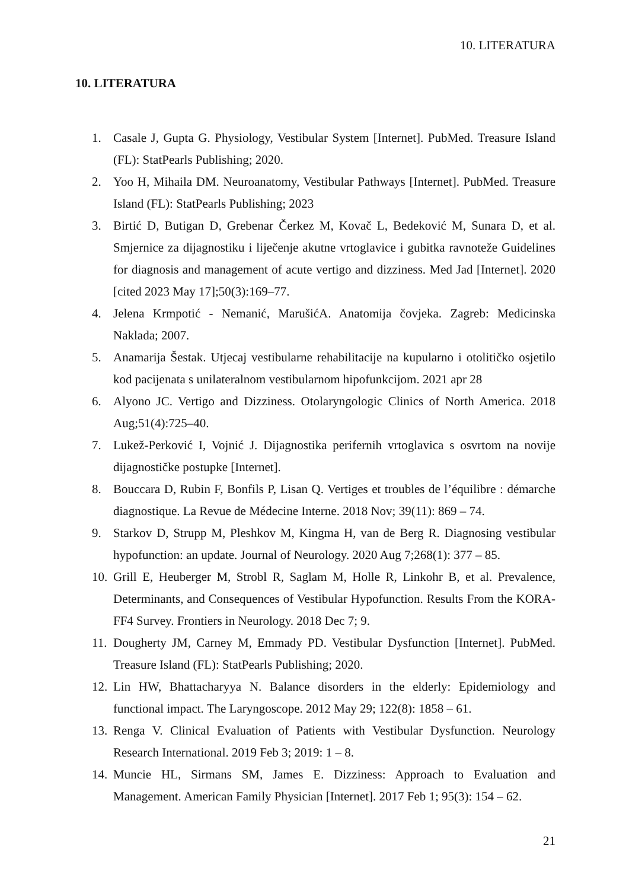10. LITERATURA
10. LITERATURA
1. Casale J, Gupta G. Physiology, Vestibular System [Internet]. PubMed. Treasure Island (FL): StatPearls Publishing; 2020.
2. Yoo H, Mihaila DM. Neuroanatomy, Vestibular Pathways [Internet]. PubMed. Treasure Island (FL): StatPearls Publishing; 2023
3. Birtić D, Butigan D, Grebenar Čerkez M, Kovač L, Bedeković M, Sunara D, et al. Smjernice za dijagnostiku i liječenje akutne vrtoglavice i gubitka ravnoteže Guidelines for diagnosis and management of acute vertigo and dizziness. Med Jad [Internet]. 2020 [cited 2023 May 17];50(3):169–77.
4. Jelena Krmpotić - Nemanić, MarušićA. Anatomija čovjeka. Zagreb: Medicinska Naklada; 2007.
5. Anamarija Šestak. Utjecaj vestibularne rehabilitacije na kupularno i otolitičko osjetilo kod pacijenata s unilateralnom vestibularnom hipofunkcijom. 2021 apr 28
6. Alyono JC. Vertigo and Dizziness. Otolaryngologic Clinics of North America. 2018 Aug;51(4):725–40.
7. Lukež-Perković I, Vojnić J. Dijagnostika perifernih vrtoglavica s osvrtom na novije dijagnostičke postupke [Internet].
8. Bouccara D, Rubin F, Bonfils P, Lisan Q. Vertiges et troubles de l’équilibre : démarche diagnostique. La Revue de Médecine Interne. 2018 Nov; 39(11): 869 – 74.
9. Starkov D, Strupp M, Pleshkov M, Kingma H, van de Berg R. Diagnosing vestibular hypofunction: an update. Journal of Neurology. 2020 Aug 7;268(1): 377 – 85.
10. Grill E, Heuberger M, Strobl R, Saglam M, Holle R, Linkohr B, et al. Prevalence, Determinants, and Consequences of Vestibular Hypofunction. Results From the KORA-FF4 Survey. Frontiers in Neurology. 2018 Dec 7; 9.
11. Dougherty JM, Carney M, Emmady PD. Vestibular Dysfunction [Internet]. PubMed. Treasure Island (FL): StatPearls Publishing; 2020.
12. Lin HW, Bhattacharyya N. Balance disorders in the elderly: Epidemiology and functional impact. The Laryngoscope. 2012 May 29; 122(8): 1858 – 61.
13. Renga V. Clinical Evaluation of Patients with Vestibular Dysfunction. Neurology Research International. 2019 Feb 3; 2019: 1 – 8.
14. Muncie HL, Sirmans SM, James E. Dizziness: Approach to Evaluation and Management. American Family Physician [Internet]. 2017 Feb 1; 95(3): 154 – 62.
21